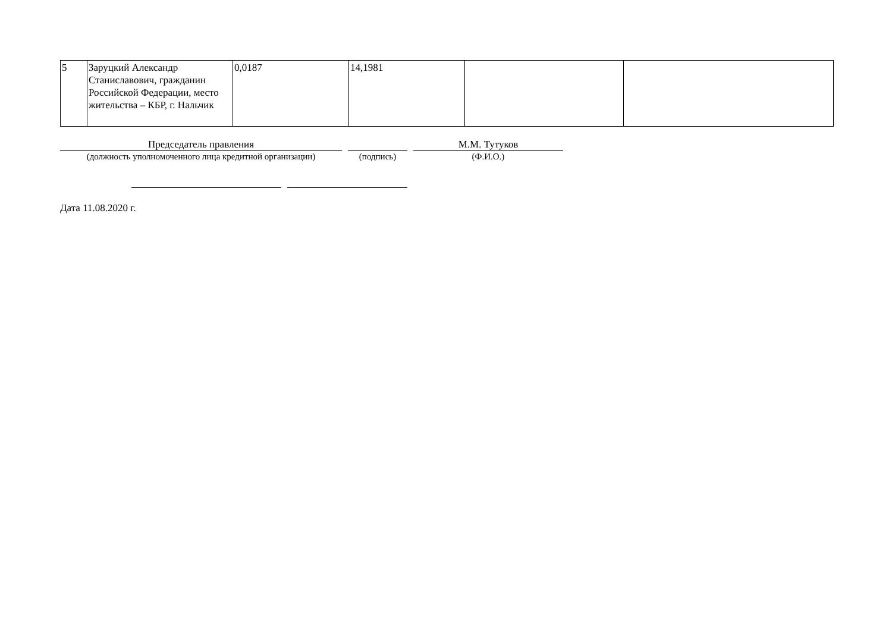| 5 | Заруцкий Александр Станиславович, гражданин Российской Федерации, место жительства – КБР, г. Нальчик | 0,0187 | 14,1981 | | |
Председатель правления
(должность уполномоченного лица кредитной организации)
(подпись)
М.М. Тутуков
(Ф.И.О.)
Дата 11.08.2020 г.